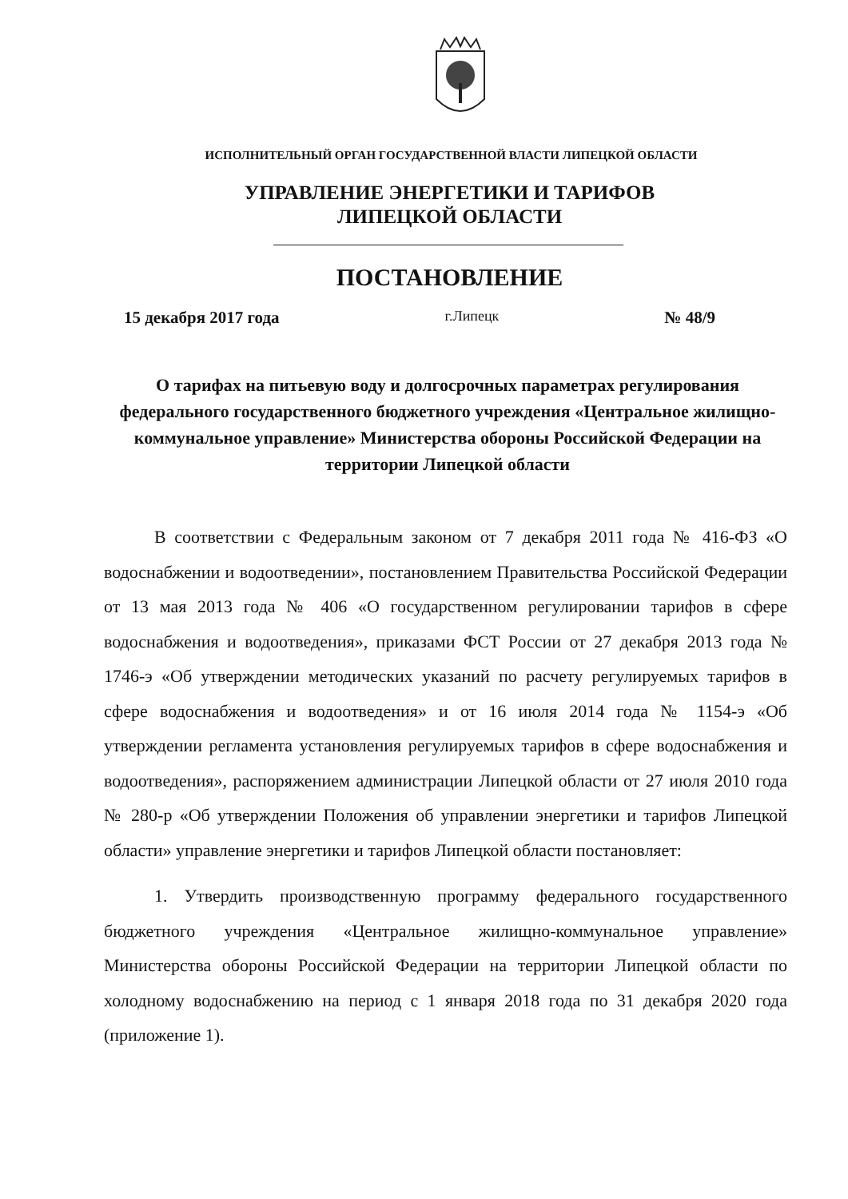ИСПОЛНИТЕЛЬНЫЙ ОРГАН ГОСУДАРСТВЕННОЙ ВЛАСТИ ЛИПЕЦКОЙ ОБЛАСТИ
УПРАВЛЕНИЕ ЭНЕРГЕТИКИ И ТАРИФОВ
ЛИПЕЦКОЙ ОБЛАСТИ
ПОСТАНОВЛЕНИЕ
15 декабря 2017 года г.Липецк № 48/9
О тарифах на питьевую воду и долгосрочных параметрах регулирования федерального государственного бюджетного учреждения «Центральное жилищно-коммунальное управление» Министерства обороны Российской Федерации на территории Липецкой области
В соответствии с Федеральным законом от 7 декабря 2011 года № 416-ФЗ «О водоснабжении и водоотведении», постановлением Правительства Российской Федерации от 13 мая 2013 года № 406 «О государственном регулировании тарифов в сфере водоснабжения и водоотведения», приказами ФСТ России от 27 декабря 2013 года № 1746-э «Об утверждении методических указаний по расчету регулируемых тарифов в сфере водоснабжения и водоотведения» и от 16 июля 2014 года № 1154-э «Об утверждении регламента установления регулируемых тарифов в сфере водоснабжения и водоотведения», распоряжением администрации Липецкой области от 27 июля 2010 года № 280-р «Об утверждении Положения об управлении энергетики и тарифов Липецкой области» управление энергетики и тарифов Липецкой области постановляет:
1. Утвердить производственную программу федерального государственного бюджетного учреждения «Центральное жилищно-коммунальное управление» Министерства обороны Российской Федерации на территории Липецкой области по холодному водоснабжению на период с 1 января 2018 года по 31 декабря 2020 года (приложение 1).